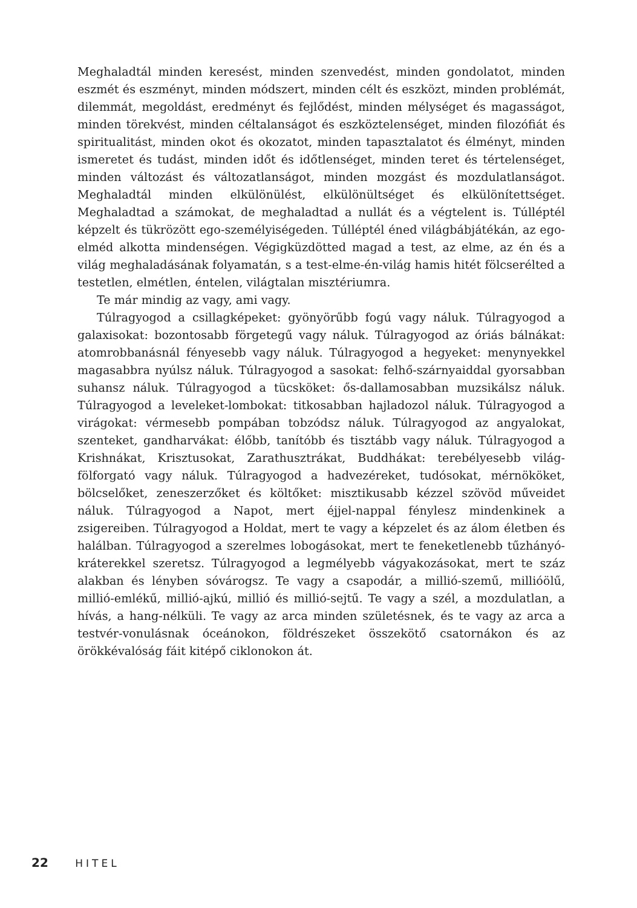Meghaladtál minden keresést, minden szenvedést, minden gondolatot, minden eszmét és eszményt, minden módszert, minden célt és eszközt, minden problémát, dilemmát, megoldást, eredményt és fejlődést, minden mélységet és magasságot, minden törekvést, minden céltalanságot és eszköztelenséget, minden filozófiát és spiritualitást, minden okot és okozatot, minden tapasztalatot és élményt, minden ismeretet és tudást, minden időt és időtlenséget, minden teret és tértelenséget, minden változást és változatlanságot, minden mozgást és mozdulatlanságot. Meghaladtál minden elkülönülést, elkülönültséget és elkülönítettséget. Meghaladtad a számokat, de meghaladtad a nullát és a végtelent is. Túlléptél képzelt és tükrözött ego-személyiségeden. Túlléptél éned világbábjátékán, az ego-elméd alkotta mindenségen. Végigküzdötted magad a test, az elme, az én és a világ meghaladásának folyamatán, s a test-elme-én-világ hamis hitét fölcserélted a testetlen, elmétlen, éntelen, világtalan misztériumra.
Te már mindig az vagy, ami vagy.
Túlragyogod a csillagképeket: gyönyörűbb fogú vagy náluk. Túlragyogod a galaxisokat: bozontosabb förgetegű vagy náluk. Túlragyogod az óriás bálnákat: atomrobbanásnál fényesebb vagy náluk. Túlragyogod a hegyeket: menynyekkel magasabbra nyúlsz náluk. Túlragyogod a sasokat: felhő-szárnyaiddal gyorsabban suhansz náluk. Túlragyogod a tücsköket: ős-dallamosabban muzsikálsz náluk. Túlragyogod a leveleket-lombokat: titkosabban hajladozol náluk. Túlragyogod a virágokat: vérmesebb pompában tobzódsz náluk. Túlragyogod az angyalokat, szenteket, gandharvákat: élőbb, tanítóbb és tisztább vagy náluk. Túlragyogod a Krishnákat, Krisztusokat, Zarathusztrákat, Buddhákat: terebélyesebb világ-fölforgató vagy náluk. Túlragyogod a hadvezéreket, tudósokat, mérnököket, bölcselőket, zeneszerzőket és költőket: misztikusabb kézzel szövöd műveidet náluk. Túlragyogod a Napot, mert éjjel-nappal fénylesz mindenkinek a zsigereiben. Túlragyogod a Holdat, mert te vagy a képzelet és az álom életben és halálban. Túlragyogod a szerelmes lobogásokat, mert te feneketlenebb tűzhányó-kráterekkel szeretsz. Túlragyogod a legmélyebb vágyakozásokat, mert te száz alakban és lényben sóvárogsz. Te vagy a csapodár, a millió-szemű, millióölű, millió-emlékű, millió-ajkú, millió és millió-sejtű. Te vagy a szél, a mozdulatlan, a hívás, a hang-nélküli. Te vagy az arca minden születésnek, és te vagy az arca a testvér-vonulásnak óceánokon, földrészeket összekötő csatornákon és az örökkévalóság fáit kitépő ciklonokon át.
22 HITEL